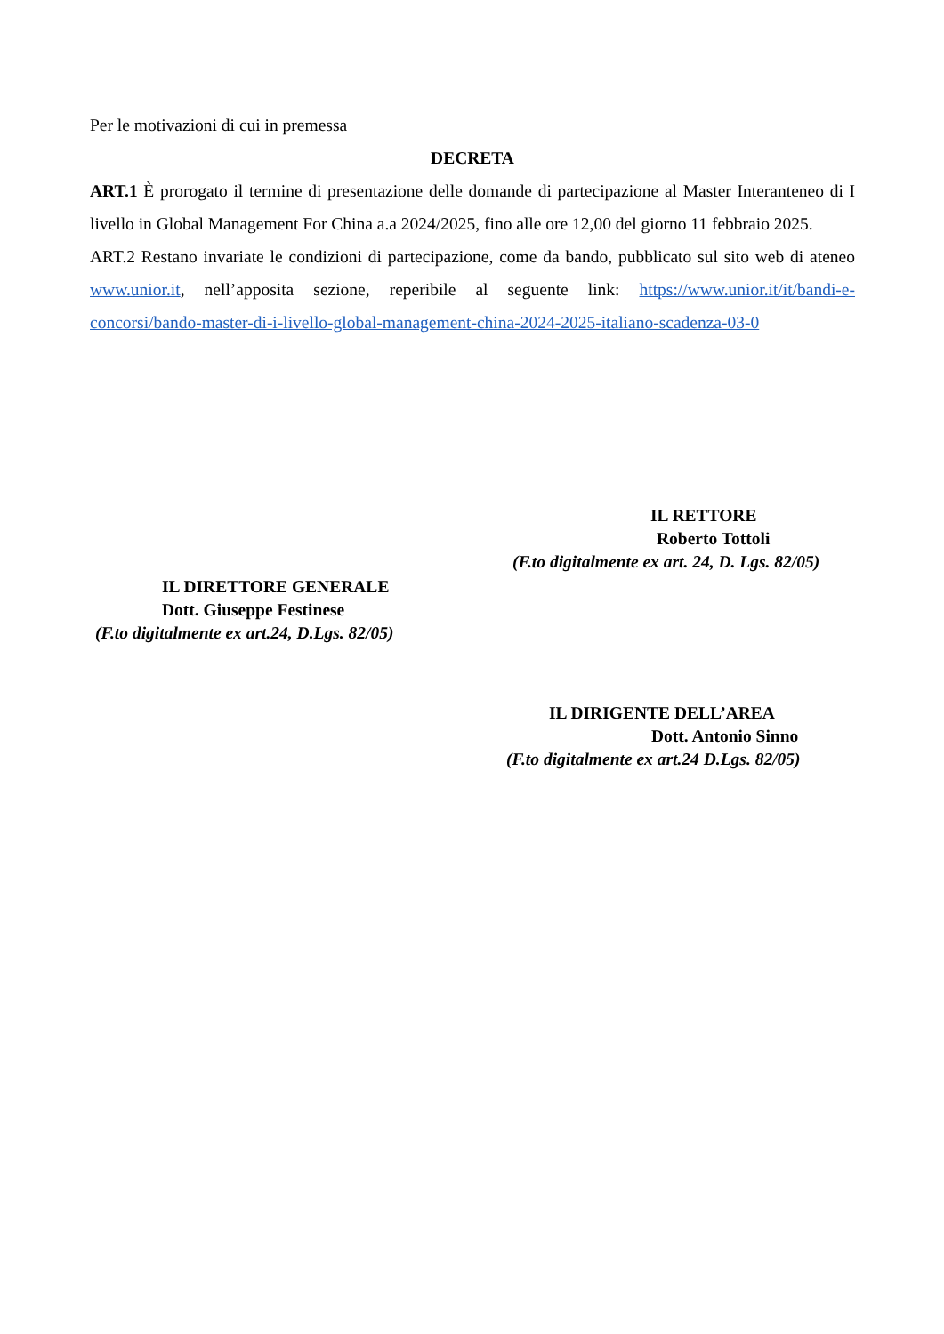Per le motivazioni di cui in premessa
DECRETA
ART.1 È prorogato il termine di presentazione delle domande di partecipazione al Master Interanteneo di I livello in Global Management For China a.a 2024/2025, fino alle ore 12,00 del giorno 11 febbraio 2025.
ART.2 Restano invariate le condizioni di partecipazione, come da bando, pubblicato sul sito web di ateneo www.unior.it, nell’apposita sezione, reperibile al seguente link: https://www.unior.it/it/bandi-e-concorsi/bando-master-di-i-livello-global-management-china-2024-2025-italiano-scadenza-03-0
IL RETTORE
Roberto Tottoli
(F.to digitalmente ex art. 24, D. Lgs. 82/05)
IL DIRETTORE GENERALE
Dott. Giuseppe Festinese
(F.to digitalmente ex art.24, D.Lgs. 82/05)
IL DIRIGENTE DELL’AREA
Dott. Antonio Sinno
(F.to digitalmente ex art.24 D.Lgs. 82/05)